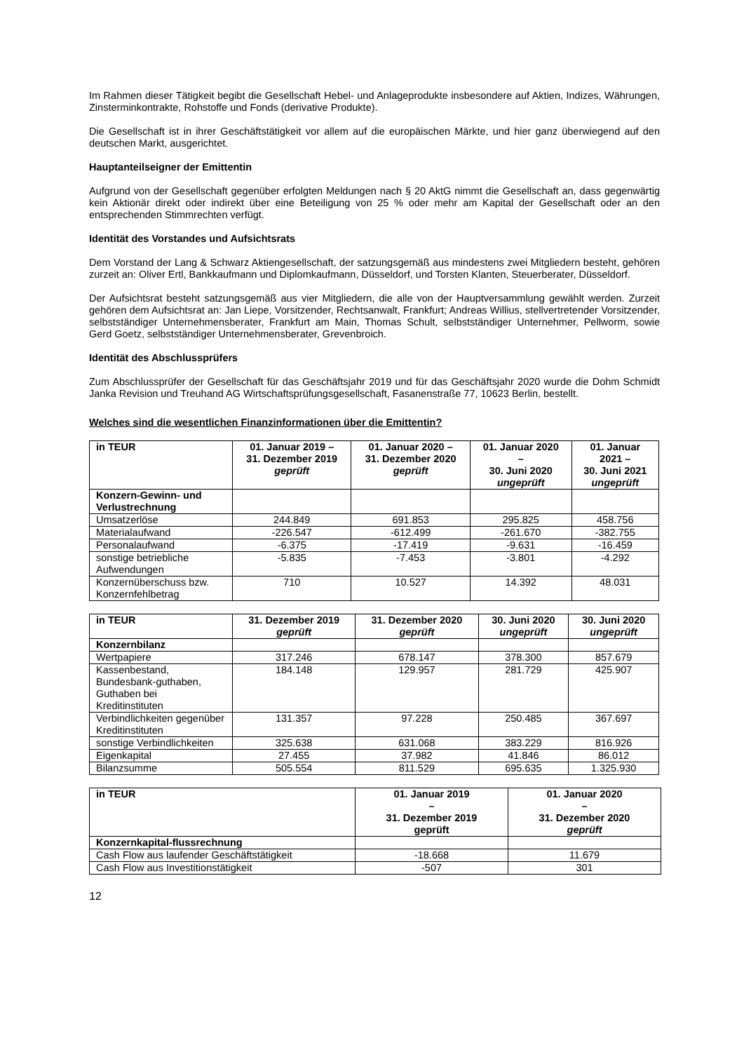Im Rahmen dieser Tätigkeit begibt die Gesellschaft Hebel- und Anlageprodukte insbesondere auf Aktien, Indizes, Währungen, Zinsterminkontrakte, Rohstoffe und Fonds (derivative Produkte).
Die Gesellschaft ist in ihrer Geschäftstätigkeit vor allem auf die europäischen Märkte, und hier ganz überwiegend auf den deutschen Markt, ausgerichtet.
Hauptanteilseigner der Emittentin
Aufgrund von der Gesellschaft gegenüber erfolgten Meldungen nach § 20 AktG nimmt die Gesellschaft an, dass gegenwärtig kein Aktionär direkt oder indirekt über eine Beteiligung von 25 % oder mehr am Kapital der Gesellschaft oder an den entsprechenden Stimmrechten verfügt.
Identität des Vorstandes und Aufsichtsrats
Dem Vorstand der Lang & Schwarz Aktiengesellschaft, der satzungsgemäß aus mindestens zwei Mitgliedern besteht, gehören zurzeit an: Oliver Ertl, Bankkaufmann und Diplomkaufmann, Düsseldorf, und Torsten Klanten, Steuerberater, Düsseldorf.
Der Aufsichtsrat besteht satzungsgemäß aus vier Mitgliedern, die alle von der Hauptversammlung gewählt werden. Zurzeit gehören dem Aufsichtsrat an: Jan Liepe, Vorsitzender, Rechtsanwalt, Frankfurt; Andreas Willius, stellvertretender Vorsitzender, selbstständiger Unternehmensberater, Frankfurt am Main, Thomas Schult, selbstständiger Unternehmer, Pellworm, sowie Gerd Goetz, selbstständiger Unternehmensberater, Grevenbroich.
Identität des Abschlussprüfers
Zum Abschlussprüfer der Gesellschaft für das Geschäftsjahr 2019 und für das Geschäftsjahr 2020 wurde die Dohm Schmidt Janka Revision und Treuhand AG Wirtschaftsprüfungsgesellschaft, Fasanenstraße 77, 10623 Berlin, bestellt.
Welches sind die wesentlichen Finanzinformationen über die Emittentin?
| in TEUR | 01. Januar 2019 – 31. Dezember 2019 geprüft | 01. Januar 2020 – 31. Dezember 2020 geprüft | 01. Januar 2020 – 30. Juni 2020 ungeprüft | 01. Januar 2021 – 30. Juni 2021 ungeprüft |
| --- | --- | --- | --- | --- |
| Konzern-Gewinn- und Verlustrechnung | | | | |
| Umsatzerlöse | 244.849 | 691.853 | 295.825 | 458.756 |
| Materialaufwand | -226.547 | -612.499 | -261.670 | -382.755 |
| Personalaufwand | -6.375 | -17.419 | -9.631 | -16.459 |
| sonstige betriebliche Aufwendungen | -5.835 | -7.453 | -3.801 | -4.292 |
| Konzernüberschuss bzw. Konzernfehlbetrag | 710 | 10.527 | 14.392 | 48.031 |
| in TEUR | 31. Dezember 2019 geprüft | 31. Dezember 2020 geprüft | 30. Juni 2020 ungeprüft | 30. Juni 2020 ungeprüft |
| --- | --- | --- | --- | --- |
| Konzernbilanz | | | | |
| Wertpapiere | 317.246 | 678.147 | 378.300 | 857.679 |
| Kassenbestand, Bundesbank-guthaben, Guthaben bei Kreditinstituten | 184.148 | 129.957 | 281.729 | 425.907 |
| Verbindlichkeiten gegenüber Kreditinstituten | 131.357 | 97.228 | 250.485 | 367.697 |
| sonstige Verbindlichkeiten | 325.638 | 631.068 | 383.229 | 816.926 |
| Eigenkapital | 27.455 | 37.982 | 41.846 | 86.012 |
| Bilanzsumme | 505.554 | 811.529 | 695.635 | 1.325.930 |
| in TEUR | 01. Januar 2019 – 31. Dezember 2019 geprüft | 01. Januar 2020 – 31. Dezember 2020 geprüft |
| --- | --- | --- |
| Konzernkapital-flussrechnung | | |
| Cash Flow aus laufender Geschäftstätigkeit | -18.668 | 11.679 |
| Cash Flow aus Investitionstätigkeit | -507 | 301 |
12